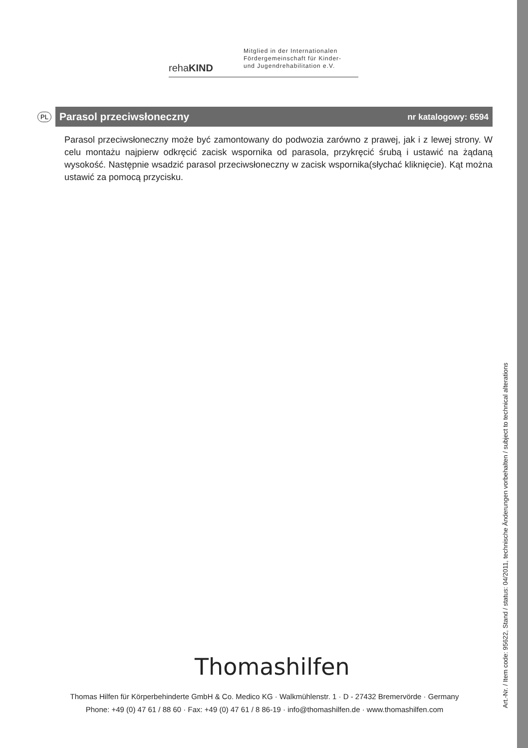rehaKIND
Mitglied in der Internationalen
Fördergemeinschaft für Kinder-
und Jugendrehabilitation e.V.
PL
Parasol przeciwsłoneczny nr katalogowy: 6594
Parasol przeciwsłoneczny może być zamontowany do podwozia zarówno z prawej, jak i z lewej strony. W celu montażu najpierw odkręcić zacisk wspornika od parasola, przykręcić śrubą i ustawić na żądaną wysokość. Następnie wsadzić parasol przeciwsłoneczny w zacisk wspornika(słychać kliknięcie). Kąt można ustawić za pomocą przycisku.
Thomashilfen
Thomas Hilfen für Körperbehinderte GmbH & Co. Medico KG · Walkmühlenstr. 1 · D - 27432 Bremervörde · Germany
Phone: +49 (0) 47 61 / 88 60 · Fax: +49 (0) 47 61 / 8 86-19 · info@thomashilfen.de · www.thomashilfen.com
Art.-Nr. / Item code: 95622, Stand / status: 04/2011, technische Änderungen vorbehalten / subject to technical alterations